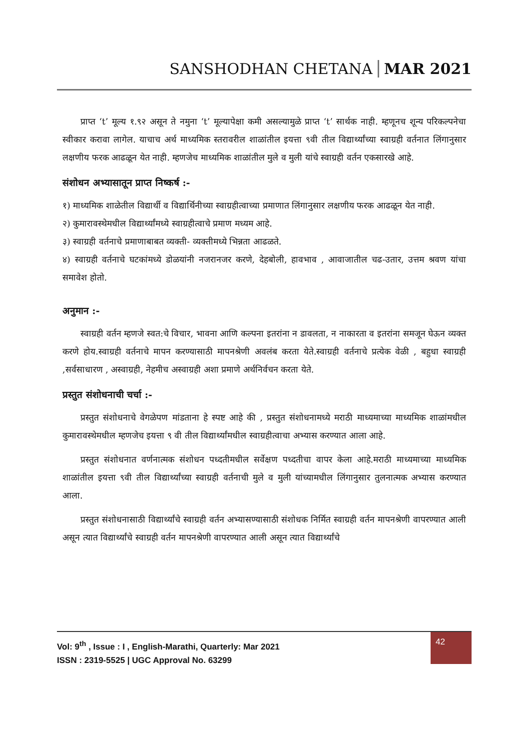SANSHODHAN CHETANA MAR 2021
प्राप्त ‘t’ मूल्य १.९२ असून ते नमुना ‘t’ मूल्यापेक्षा कमी असल्यामुळे प्राप्त ‘t’ सार्थक नाही. म्हणूनच शून्य परिकल्पनेचा स्वीकार करावा लागेल. याचाच अर्थ माध्यमिक स्तरावरील शाळांतील इयत्ता ९वी तील विद्यार्थ्यांच्या स्वाग्रही वर्तनात लिंगानुसार लक्षणीय फरक आढळून येत नाही. म्हणजेच माध्यमिक शाळांतील मुले व मुली यांचे स्वाग्रही वर्तन एकसारखे आहे.
संशोधन अभ्यासातून प्राप्त निष्कर्ष :-
१) माध्यमिक शाळेतील विद्यार्थी व विद्यार्थिनीच्या स्वाग्रहीत्वाच्या प्रमाणात लिंगानुसार लक्षणीय फरक आढळून येत नाही.
२) कुमारावस्थेमधील विद्यार्थ्यांमध्ये स्वाग्रहीत्वाचे प्रमाण मध्यम आहे.
३) स्वाग्रही वर्तनाचे प्रमाणाबाबत व्यक्ती- व्यक्तीमध्ये भिन्नता आढळते.
४) स्वाग्रही वर्तनाचे घटकांमध्ये डोळयांनी नजरानजर करणे, देहबोली, हावभाव , आवाजातील चढ-उतार, उत्तम श्रवण यांचा समावेश होतो.
अनुमान :-
स्वाग्रही वर्तन म्हणजे स्वत:चे विचार, भावना आणि कल्पना इतरांना न डावलता, न नाकारता व इतरांना समजून घेऊन व्यक्त करणे होय.स्वाग्रही वर्तनाचे मापन करण्यासाठी मापनश्रेणी अवलंब करता येते.स्वाग्रही वर्तनाचे प्रत्येक वेळी , बहुधा स्वाग्रही ,सर्वसाधारण , अस्वाग्रही, नेहमीच अस्वाग्रही अशा प्रमाणे अर्थनिर्वचन करता येते.
प्रस्तुत संशोधनाची चर्चा :-
प्रस्तुत संशोधनाचे वेगळेपण मांडताना हे स्पष्ट आहे की , प्रस्तुत संशोधनामध्ये मराठी माध्यमाच्या माध्यमिक शाळांमधील कुमारावस्थेमधील म्हणजेच इयत्ता ९ वी तील विद्यार्थ्यांमधील स्वाग्रहीत्वाचा अभ्यास करण्यात आला आहे.
प्रस्तुत संशोधनात वर्णनात्मक संशोधन पध्दतीमधील सर्वेक्षण पध्दतीचा वापर केला आहे.मराठी माध्यमाच्या माध्यमिक शाळांतील इयत्ता ९वी तील विद्यार्थ्यांच्या स्वाग्रही वर्तनाची मुले व मुली यांच्यामधील लिंगानुसार तुलनात्मक अभ्यास करण्यात आला.
प्रस्तुत संशोधनासाठी विद्यार्थ्यांचे स्वाग्रही वर्तन अभ्यासण्यासाठी संशोधक निर्मित स्वाग्रही वर्तन मापनश्रेणी वापरण्यात आली असून त्यात विद्यार्थ्यांचे स्वाग्रही वर्तन मापनश्रेणी वापरण्यात आली असून त्यात विद्यार्थ्यांचे
Vol: 9<sup>th</sup> , Issue : I , English-Marathi, Quarterly: Mar 2021
ISSN : 2319-5525 | UGC Approval No. 63299
42